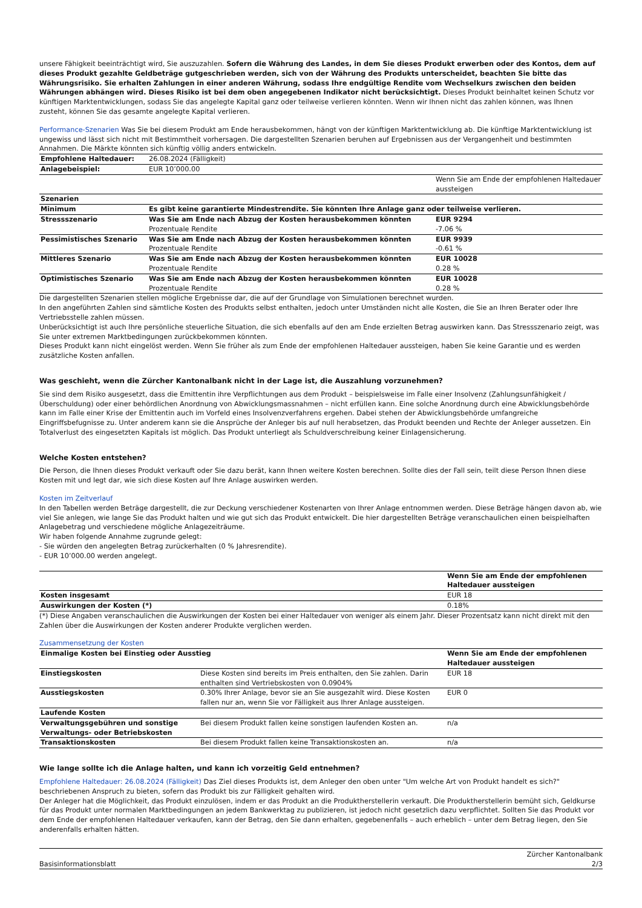unsere Fähigkeit beeinträchtigt wird, Sie auszuzahlen. Sofern die Währung des Landes, in dem Sie dieses Produkt erwerben oder des Kontos, dem auf dieses Produkt gezahlte Geldbeträge gutgeschrieben werden, sich von der Währung des Produkts unterscheidet, beachten Sie bitte das Währungsrisiko. Sie erhalten Zahlungen in einer anderen Währung, sodass Ihre endgültige Rendite vom Wechselkurs zwischen den beiden Währungen abhängen wird. Dieses Risiko ist bei dem oben angegebenen Indikator nicht berücksichtigt. Dieses Produkt beinhaltet keinen Schutz vor künftigen Marktentwicklungen, sodass Sie das angelegte Kapital ganz oder teilweise verlieren könnten. Wenn wir Ihnen nicht das zahlen können, was Ihnen zusteht, können Sie das gesamte angelegte Kapital verlieren.
Performance-Szenarien Was Sie bei diesem Produkt am Ende herausbekommen, hängt von der künftigen Marktentwicklung ab. Die künftige Marktentwicklung ist ungewiss und lässt sich nicht mit Bestimmtheit vorhersagen. Die dargestellten Szenarien beruhen auf Ergebnissen aus der Vergangenheit und bestimmten Annahmen. Die Märkte könnten sich künftig völlig anders entwickeln.
| Empfohlene Haltedauer: | 26.08.2024 (Fälligkeit) | |
| Anlagebeispiel: | EUR 10’000.00 | |
| | | Wenn Sie am Ende der empfohlenen Haltedauer aussteigen |
| Szenarien | | |
| Minimum | Es gibt keine garantierte Mindestrendite. Sie könnten Ihre Anlage ganz oder teilweise verlieren. | |
| Stressszenario | Was Sie am Ende nach Abzug der Kosten herausbekommen könnten Prozentuale Rendite | EUR 9294 -7.06 % |
| Pessimistisches Szenario | Was Sie am Ende nach Abzug der Kosten herausbekommen könnten Prozentuale Rendite | EUR 9939 -0.61 % |
| Mittleres Szenario | Was Sie am Ende nach Abzug der Kosten herausbekommen könnten Prozentuale Rendite | EUR 10028 0.28 % |
| Optimistisches Szenario | Was Sie am Ende nach Abzug der Kosten herausbekommen könnten Prozentuale Rendite | EUR 10028 0.28 % |
Die dargestellten Szenarien stellen mögliche Ergebnisse dar, die auf der Grundlage von Simulationen berechnet wurden.
In den angeführten Zahlen sind sämtliche Kosten des Produkts selbst enthalten, jedoch unter Umständen nicht alle Kosten, die Sie an Ihren Berater oder Ihre Vertriebsstelle zahlen müssen.
Unberücksichtigt ist auch Ihre persönliche steuerliche Situation, die sich ebenfalls auf den am Ende erzielten Betrag auswirken kann. Das Stressszenario zeigt, was Sie unter extremen Marktbedingungen zurückbekommen könnten.
Dieses Produkt kann nicht eingelöst werden. Wenn Sie früher als zum Ende der empfohlenen Haltedauer aussteigen, haben Sie keine Garantie und es werden zusätzliche Kosten anfallen.
Was geschieht, wenn die Zürcher Kantonalbank nicht in der Lage ist, die Auszahlung vorzunehmen?
Sie sind dem Risiko ausgesetzt, dass die Emittentin ihre Verpflichtungen aus dem Produkt – beispielsweise im Falle einer Insolvenz (Zahlungsunfähigkeit / Überschuldung) oder einer behördlichen Anordnung von Abwicklungsmassnahmen – nicht erfüllen kann. Eine solche Anordnung durch eine Abwicklungsbehörde kann im Falle einer Krise der Emittentin auch im Vorfeld eines Insolvenzverfahrens ergehen. Dabei stehen der Abwicklungsbehörde umfangreiche Eingriffsbefugnisse zu. Unter anderem kann sie die Ansprüche der Anleger bis auf null herabsetzen, das Produkt beenden und Rechte der Anleger aussetzen. Ein Totalverlust des eingesetzten Kapitals ist möglich. Das Produkt unterliegt als Schuldverschreibung keiner Einlagensicherung.
Welche Kosten entstehen?
Die Person, die Ihnen dieses Produkt verkauft oder Sie dazu berät, kann Ihnen weitere Kosten berechnen. Sollte dies der Fall sein, teilt diese Person Ihnen diese Kosten mit und legt dar, wie sich diese Kosten auf Ihre Anlage auswirken werden.
Kosten im Zeitverlauf
In den Tabellen werden Beträge dargestellt, die zur Deckung verschiedener Kostenarten von Ihrer Anlage entnommen werden. Diese Beträge hängen davon ab, wie viel Sie anlegen, wie lange Sie das Produkt halten und wie gut sich das Produkt entwickelt. Die hier dargestellten Beträge veranschaulichen einen beispielhaften Anlagebetrag und verschiedene mögliche Anlagezeiträume.
Wir haben folgende Annahme zugrunde gelegt:
- Sie würden den angelegten Betrag zurückerhalten (0 % Jahresrendite).
- EUR 10’000.00 werden angelegt.
| | Wenn Sie am Ende der empfohlenen Haltedauer aussteigen |
| Kosten insgesamt | EUR 18 |
| Auswirkungen der Kosten (*) | 0.18% |
(*) Diese Angaben veranschaulichen die Auswirkungen der Kosten bei einer Haltedauer von weniger als einem Jahr. Dieser Prozentsatz kann nicht direkt mit den Zahlen über die Auswirkungen der Kosten anderer Produkte verglichen werden.
Zusammensetzung der Kosten
| Einmalige Kosten bei Einstieg oder Ausstieg | | Wenn Sie am Ende der empfohlenen Haltedauer aussteigen |
| Einstiegskosten | Diese Kosten sind bereits im Preis enthalten, den Sie zahlen. Darin enthalten sind Vertriebskosten von 0.0904% | EUR 18 |
| Ausstiegskosten | 0.30% Ihrer Anlage, bevor sie an Sie ausgezahlt wird. Diese Kosten fallen nur an, wenn Sie vor Fälligkeit aus Ihrer Anlage aussteigen. | EUR 0 |
| Laufende Kosten | | |
| Verwaltungsgebühren und sonstige Verwaltungs- oder Betriebskosten | Bei diesem Produkt fallen keine sonstigen laufenden Kosten an. | n/a |
| Transaktionskosten | Bei diesem Produkt fallen keine Transaktionskosten an. | n/a |
Wie lange sollte ich die Anlage halten, und kann ich vorzeitig Geld entnehmen?
Empfohlene Haltedauer: 26.08.2024 (Fälligkeit) Das Ziel dieses Produkts ist, dem Anleger den oben unter "Um welche Art von Produkt handelt es sich?" beschriebenen Anspruch zu bieten, sofern das Produkt bis zur Fälligkeit gehalten wird.
Der Anleger hat die Möglichkeit, das Produkt einzulösen, indem er das Produkt an die Produktherstellerin verkauft. Die Produktherstellerin bemüht sich, Geldkurse für das Produkt unter normalen Marktbedingungen an jedem Bankwerktag zu publizieren, ist jedoch nicht gesetzlich dazu verpflichtet. Sollten Sie das Produkt vor dem Ende der empfohlenen Haltedauer verkaufen, kann der Betrag, den Sie dann erhalten, gegebenenfalls – auch erheblich – unter dem Betrag liegen, den Sie anderenfalls erhalten hätten.
Basisinformationsblatt Zürcher Kantonalbank
2/3